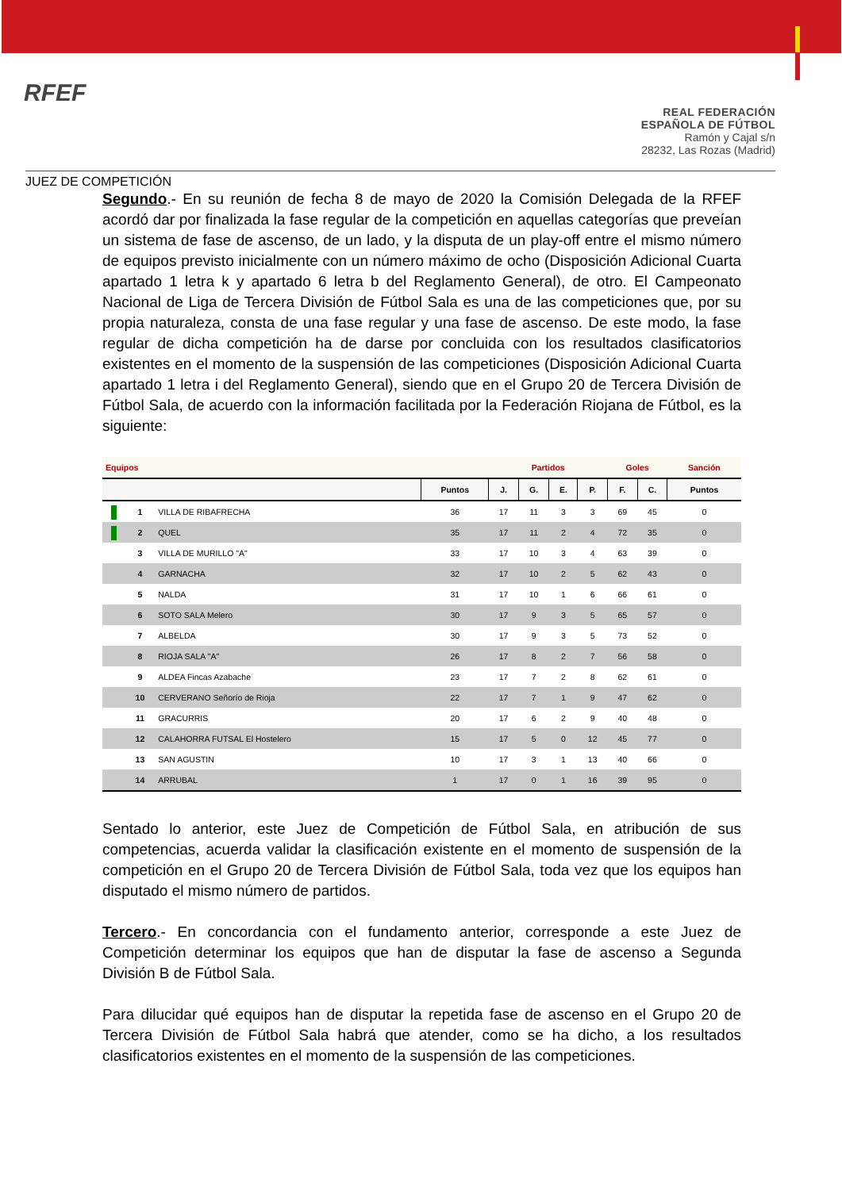RFEF
REAL FEDERACIÓN
ESPAÑOLA DE FÚTBOL
Ramón y Cajal s/n
28232, Las Rozas (Madrid)
JUEZ DE COMPETICIÓN
Segundo.- En su reunión de fecha 8 de mayo de 2020 la Comisión Delegada de la RFEF acordó dar por finalizada la fase regular de la competición en aquellas categorías que preveían un sistema de fase de ascenso, de un lado, y la disputa de un play-off entre el mismo número de equipos previsto inicialmente con un número máximo de ocho (Disposición Adicional Cuarta apartado 1 letra k y apartado 6 letra b del Reglamento General), de otro. El Campeonato Nacional de Liga de Tercera División de Fútbol Sala es una de las competiciones que, por su propia naturaleza, consta de una fase regular y una fase de ascenso. De este modo, la fase regular de dicha competición ha de darse por concluida con los resultados clasificatorios existentes en el momento de la suspensión de las competiciones (Disposición Adicional Cuarta apartado 1 letra i del Reglamento General), siendo que en el Grupo 20 de Tercera División de Fútbol Sala, de acuerdo con la información facilitada por la Federación Riojana de Fútbol, es la siguiente:
| Equipos | | | | Partidos | | | | Goles | | Sanción |
| --- | --- | --- | --- | --- | --- | --- | --- | --- | --- | --- |
| | | | Puntos | J. | G. | E. | P. | F. | C. | Puntos |
| | 1 | VILLA DE RIBAFRECHA | 36 | 17 | 11 | 3 | 3 | 69 | 45 | 0 |
| | 2 | QUEL | 35 | 17 | 11 | 2 | 4 | 72 | 35 | 0 |
| | 3 | VILLA DE MURILLO "A" | 33 | 17 | 10 | 3 | 4 | 63 | 39 | 0 |
| | 4 | GARNACHA | 32 | 17 | 10 | 2 | 5 | 62 | 43 | 0 |
| | 5 | NALDA | 31 | 17 | 10 | 1 | 6 | 66 | 61 | 0 |
| | 6 | SOTO SALA Melero | 30 | 17 | 9 | 3 | 5 | 65 | 57 | 0 |
| | 7 | ALBELDA | 30 | 17 | 9 | 3 | 5 | 73 | 52 | 0 |
| | 8 | RIOJA SALA "A" | 26 | 17 | 8 | 2 | 7 | 56 | 58 | 0 |
| | 9 | ALDEA Fincas Azabache | 23 | 17 | 7 | 2 | 8 | 62 | 61 | 0 |
| | 10 | CERVERANO Señorío de Rioja | 22 | 17 | 7 | 1 | 9 | 47 | 62 | 0 |
| | 11 | GRACURRIS | 20 | 17 | 6 | 2 | 9 | 40 | 48 | 0 |
| | 12 | CALAHORRA FUTSAL El Hostelero | 15 | 17 | 5 | 0 | 12 | 45 | 77 | 0 |
| | 13 | SAN AGUSTIN | 10 | 17 | 3 | 1 | 13 | 40 | 66 | 0 |
| | 14 | ARRUBAL | 1 | 17 | 0 | 1 | 16 | 39 | 95 | 0 |
Sentado lo anterior, este Juez de Competición de Fútbol Sala, en atribución de sus competencias, acuerda validar la clasificación existente en el momento de suspensión de la competición en el Grupo 20 de Tercera División de Fútbol Sala, toda vez que los equipos han disputado el mismo número de partidos.
Tercero.- En concordancia con el fundamento anterior, corresponde a este Juez de Competición determinar los equipos que han de disputar la fase de ascenso a Segunda División B de Fútbol Sala.
Para dilucidar qué equipos han de disputar la repetida fase de ascenso en el Grupo 20 de Tercera División de Fútbol Sala habrá que atender, como se ha dicho, a los resultados clasificatorios existentes en el momento de la suspensión de las competiciones.